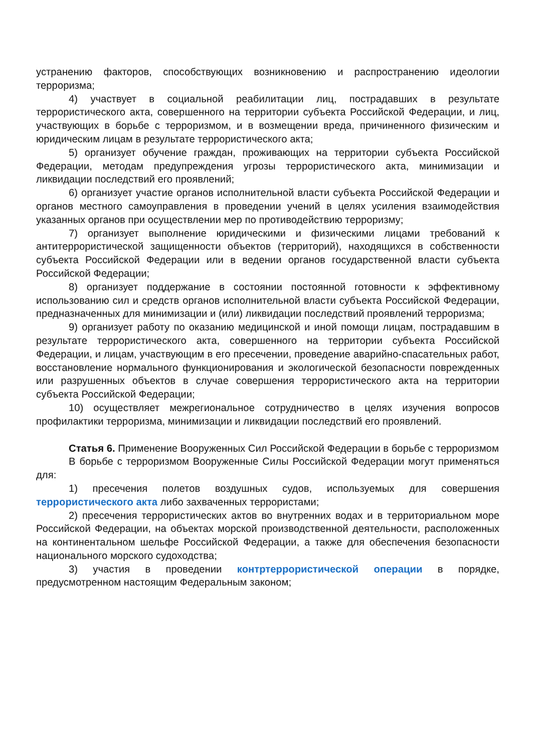устранению факторов, способствующих возникновению и распространению идеологии терроризма;
4) участвует в социальной реабилитации лиц, пострадавших в результате террористического акта, совершенного на территории субъекта Российской Федерации, и лиц, участвующих в борьбе с терроризмом, и в возмещении вреда, причиненного физическим и юридическим лицам в результате террористического акта;
5) организует обучение граждан, проживающих на территории субъекта Российской Федерации, методам предупреждения угрозы террористического акта, минимизации и ликвидации последствий его проявлений;
6) организует участие органов исполнительной власти субъекта Российской Федерации и органов местного самоуправления в проведении учений в целях усиления взаимодействия указанных органов при осуществлении мер по противодействию терроризму;
7) организует выполнение юридическими и физическими лицами требований к антитеррористической защищенности объектов (территорий), находящихся в собственности субъекта Российской Федерации или в ведении органов государственной власти субъекта Российской Федерации;
8) организует поддержание в состоянии постоянной готовности к эффективному использованию сил и средств органов исполнительной власти субъекта Российской Федерации, предназначенных для минимизации и (или) ликвидации последствий проявлений терроризма;
9) организует работу по оказанию медицинской и иной помощи лицам, пострадавшим в результате террористического акта, совершенного на территории субъекта Российской Федерации, и лицам, участвующим в его пресечении, проведение аварийно-спасательных работ, восстановление нормального функционирования и экологической безопасности поврежденных или разрушенных объектов в случае совершения террористического акта на территории субъекта Российской Федерации;
10) осуществляет межрегиональное сотрудничество в целях изучения вопросов профилактики терроризма, минимизации и ликвидации последствий его проявлений.
Статья 6. Применение Вооруженных Сил Российской Федерации в борьбе с терроризмом
В борьбе с терроризмом Вооруженные Силы Российской Федерации могут применяться для:
1) пресечения полетов воздушных судов, используемых для совершения террористического акта либо захваченных террористами;
2) пресечения террористических актов во внутренних водах и в территориальном море Российской Федерации, на объектах морской производственной деятельности, расположенных на континентальном шельфе Российской Федерации, а также для обеспечения безопасности национального морского судоходства;
3) участия в проведении контртеррористической операции в порядке, предусмотренном настоящим Федеральным законом;